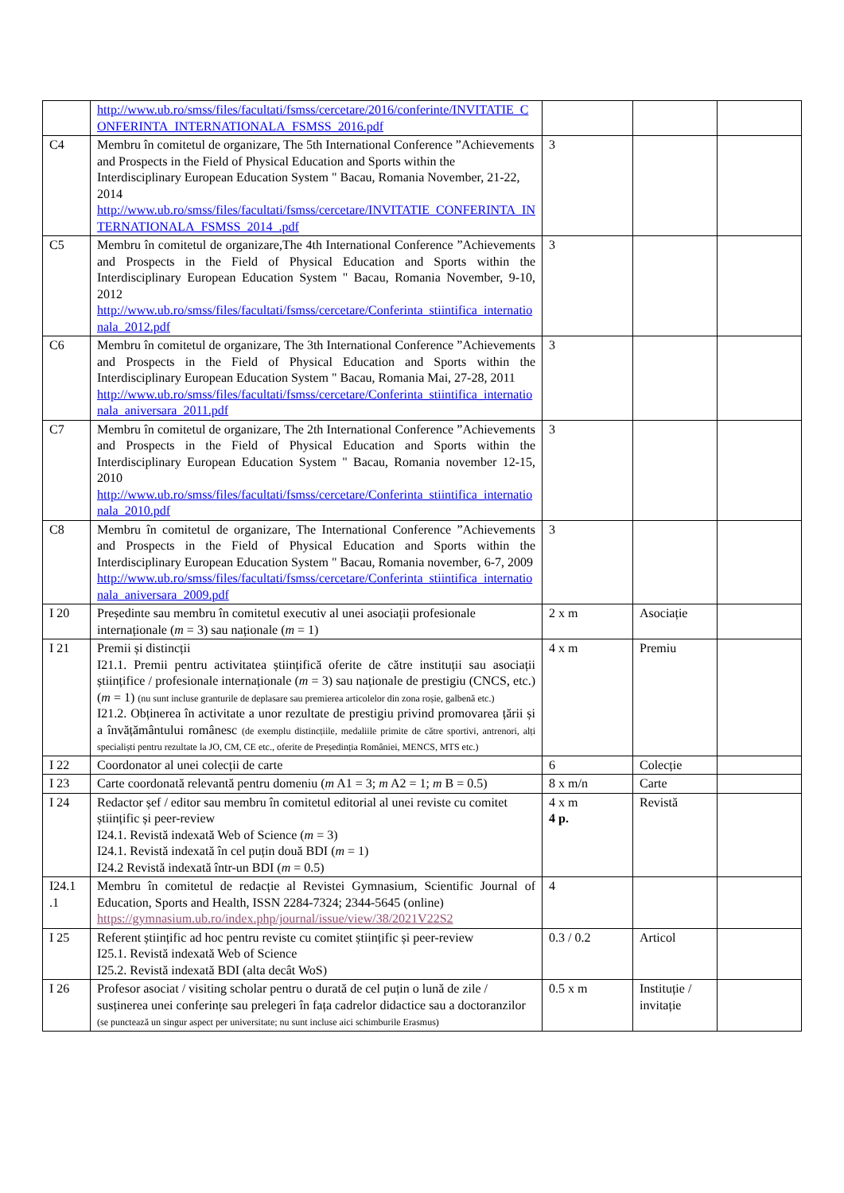| | http://www.ub.ro/smss/files/facultati/fsmss/cercetare/2016/conferinte/INVITATIE_CONFERINTA_INTERNATIONALA_FSMSS_2016.pdf | | | |
| C4 | Membru în comitetul de organizare, The 5th International Conference ”Achievements and Prospects in the Field of Physical Education and Sports within the Interdisciplinary European Education System " Bacau, Romania November, 21-22, 2014 http://www.ub.ro/smss/files/facultati/fsmss/cercetare/INVITATIE_CONFERINTA_INTERNATIONALA_FSMSS_2014_.pdf | 3 | | |
| C5 | Membru în comitetul de organizare,The 4th International Conference ”Achievements and Prospects in the Field of Physical Education and Sports within the Interdisciplinary European Education System " Bacau, Romania November, 9-10, 2012 http://www.ub.ro/smss/files/facultati/fsmss/cercetare/Conferinta_stiintifica_internationala_2012.pdf | 3 | | |
| C6 | Membru în comitetul de organizare, The 3th International Conference ”Achievements and Prospects in the Field of Physical Education and Sports within the Interdisciplinary European Education System " Bacau, Romania Mai, 27-28, 2011 http://www.ub.ro/smss/files/facultati/fsmss/cercetare/Conferinta_stiintifica_internationala_aniversara_2011.pdf | 3 | | |
| C7 | Membru în comitetul de organizare, The 2th International Conference ”Achievements and Prospects in the Field of Physical Education and Sports within the Interdisciplinary European Education System " Bacau, Romania november 12-15, 2010 http://www.ub.ro/smss/files/facultati/fsmss/cercetare/Conferinta_stiintifica_internationala_2010.pdf | 3 | | |
| C8 | Membru în comitetul de organizare, The International Conference ”Achievements and Prospects in the Field of Physical Education and Sports within the Interdisciplinary European Education System " Bacau, Romania november, 6-7, 2009 http://www.ub.ro/smss/files/facultati/fsmss/cercetare/Conferinta_stiintifica_internationala_aniversara_2009.pdf | 3 | | |
| I 20 | Președinte sau membru în comitetul executiv al unei asociații profesionale internaționale ( m = 3) sau naționale ( m = 1) | 2 x m | Asociație | |
| I 21 | Premii și distincții I21.1. Premii pentru activitatea științifică oferite de către instituții sau asociații științifice / profesionale internaționale ( m = 3) sau naționale de prestigiu (CNCS, etc.) ( m = 1) (nu sunt incluse granturile de deplasare sau premierea articolelor din zona roșie, galbenă etc.) I21.2. Obținerea în activitate a unor rezultate de prestigiu privind promovarea țării și a învățământului românesc (de exemplu distincțiile, medaliile primite de către sportivi, antrenori, alți specialiști pentru rezultate la JO, CM, CE etc., oferite de Președinția României, MENCS, MTS etc.) | 4 x m | Premiu | |
| I 22 | Coordonator al unei colecții de carte | 6 | Colecție | |
| I 23 | Carte coordonată relevantă pentru domeniu ( m A1 = 3; m A2 = 1; m B = 0.5) | 8 x m/n | Carte | |
| I 24 | Redactor șef / editor sau membru în comitetul editorial al unei reviste cu comitet științific și peer-review I24.1. Revistă indexată Web of Science ( m = 3) I24.1. Revistă indexată în cel puțin două BDI ( m = 1) I24.2 Revistă indexată într-un BDI ( m = 0.5) | 4 x m 4 p. | Revistă | |
| I24.1 .1 | Membru în comitetul de redacție al Revistei Gymnasium, Scientific Journal of Education, Sports and Health, ISSN 2284-7324; 2344-5645 (online) https://gymnasium.ub.ro/index.php/journal/issue/view/38/2021V22S2 | 4 | | |
| I 25 | Referent științific ad hoc pentru reviste cu comitet științific și peer-review I25.1. Revistă indexată Web of Science I25.2. Revistă indexată BDI (alta decât WoS) | 0.3 / 0.2 | Articol | |
| I 26 | Profesor asociat / visiting scholar pentru o durată de cel puțin o lună de zile / susținerea unei conferințe sau prelegeri în fața cadrelor didactice sau a doctoranzilor (se punctează un singur aspect per universitate; nu sunt incluse aici schimburile Erasmus) | 0.5 x m | Instituție / invitație | |